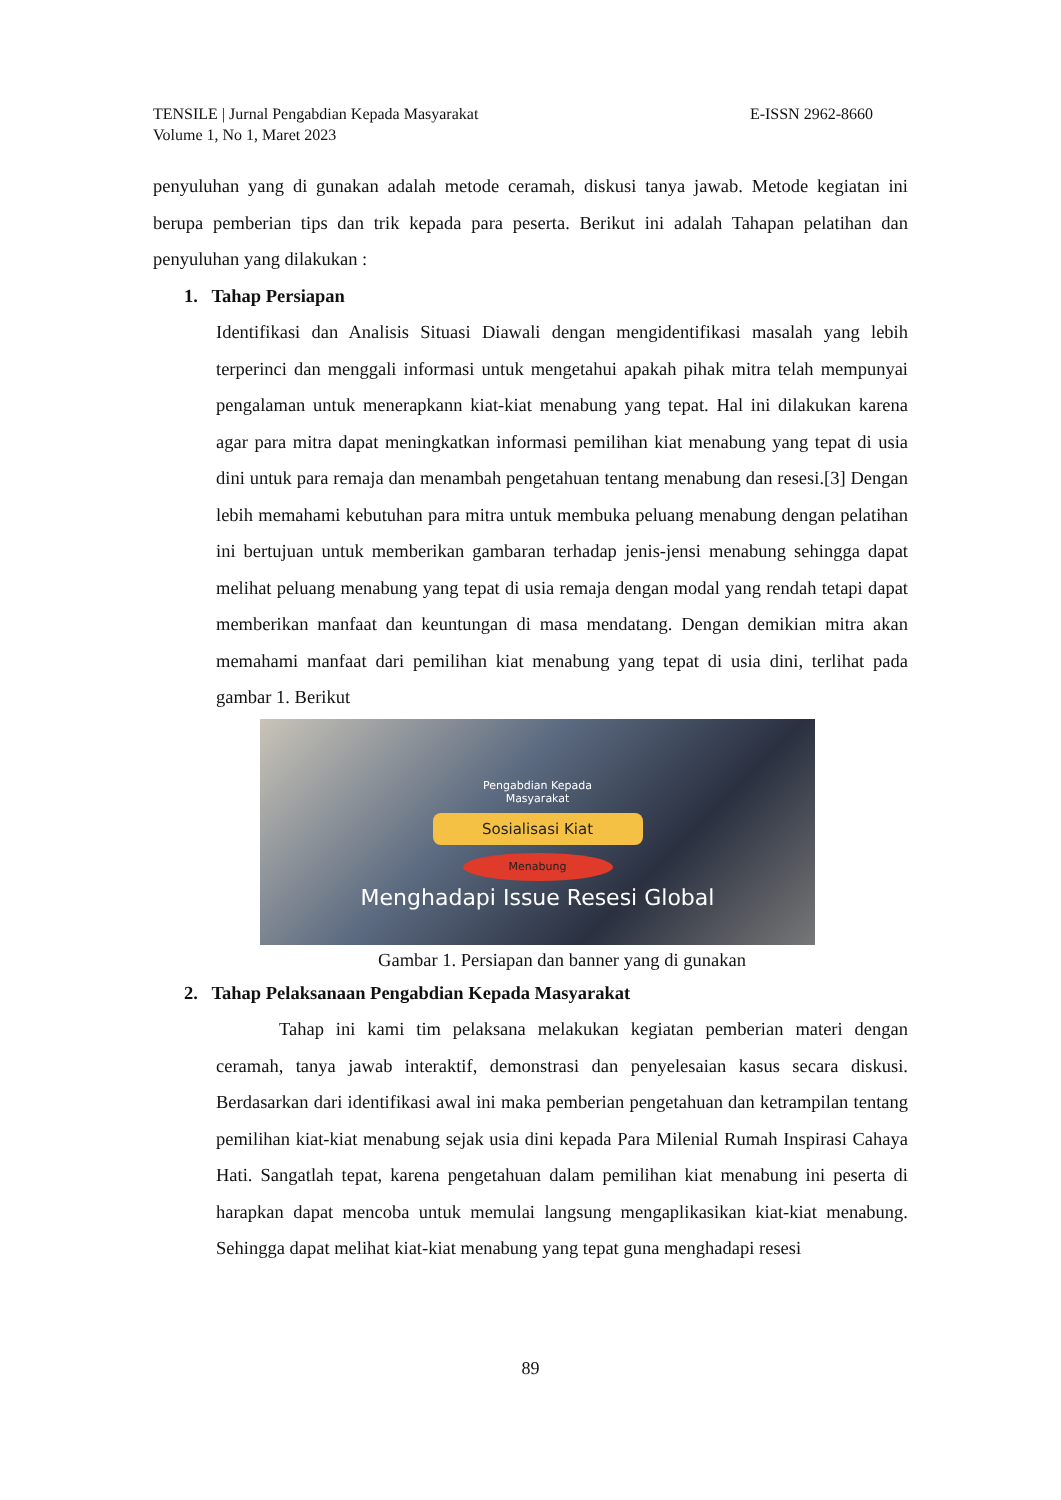E-ISSN 2962-8660 TENSILE | Jurnal Pengabdian Kepada Masyarakat
Volume 1, No 1, Maret 2023
penyuluhan yang di gunakan adalah metode ceramah, diskusi tanya jawab. Metode kegiatan ini berupa pemberian tips dan trik kepada para peserta. Berikut ini adalah Tahapan pelatihan dan penyuluhan yang dilakukan :
1. Tahap Persiapan
Identifikasi dan Analisis Situasi Diawali dengan mengidentifikasi masalah yang lebih terperinci dan menggali informasi untuk mengetahui apakah pihak mitra telah mempunyai pengalaman untuk menerapkann kiat-kiat menabung yang tepat. Hal ini dilakukan karena agar para mitra dapat meningkatkan informasi pemilihan kiat menabung yang tepat di usia dini untuk para remaja dan menambah pengetahuan tentang menabung dan resesi.[3] Dengan lebih memahami kebutuhan para mitra untuk membuka peluang menabung dengan pelatihan ini bertujuan untuk memberikan gambaran terhadap jenis-jensi menabung sehingga dapat melihat peluang menabung yang tepat di usia remaja dengan modal yang rendah tetapi dapat memberikan manfaat dan keuntungan di masa mendatang. Dengan demikian mitra akan memahami manfaat dari pemilihan kiat menabung yang tepat di usia dini, terlihat pada gambar 1. Berikut
Pengabdian Kepada
Masyarakat
Sosialisasi Kiat
Menabung
Menghadapi Issue Resesi Global
Gambar 1. Persiapan dan banner yang di gunakan
2. Tahap Pelaksanaan Pengabdian Kepada Masyarakat
Tahap ini kami tim pelaksana melakukan kegiatan pemberian materi dengan ceramah, tanya jawab interaktif, demonstrasi dan penyelesaian kasus secara diskusi. Berdasarkan dari identifikasi awal ini maka pemberian pengetahuan dan ketrampilan tentang pemilihan kiat-kiat menabung sejak usia dini kepada Para Milenial Rumah Inspirasi Cahaya Hati. Sangatlah tepat, karena pengetahuan dalam pemilihan kiat menabung ini peserta di harapkan dapat mencoba untuk memulai langsung mengaplikasikan kiat-kiat menabung. Sehingga dapat melihat kiat-kiat menabung yang tepat guna menghadapi resesi
89